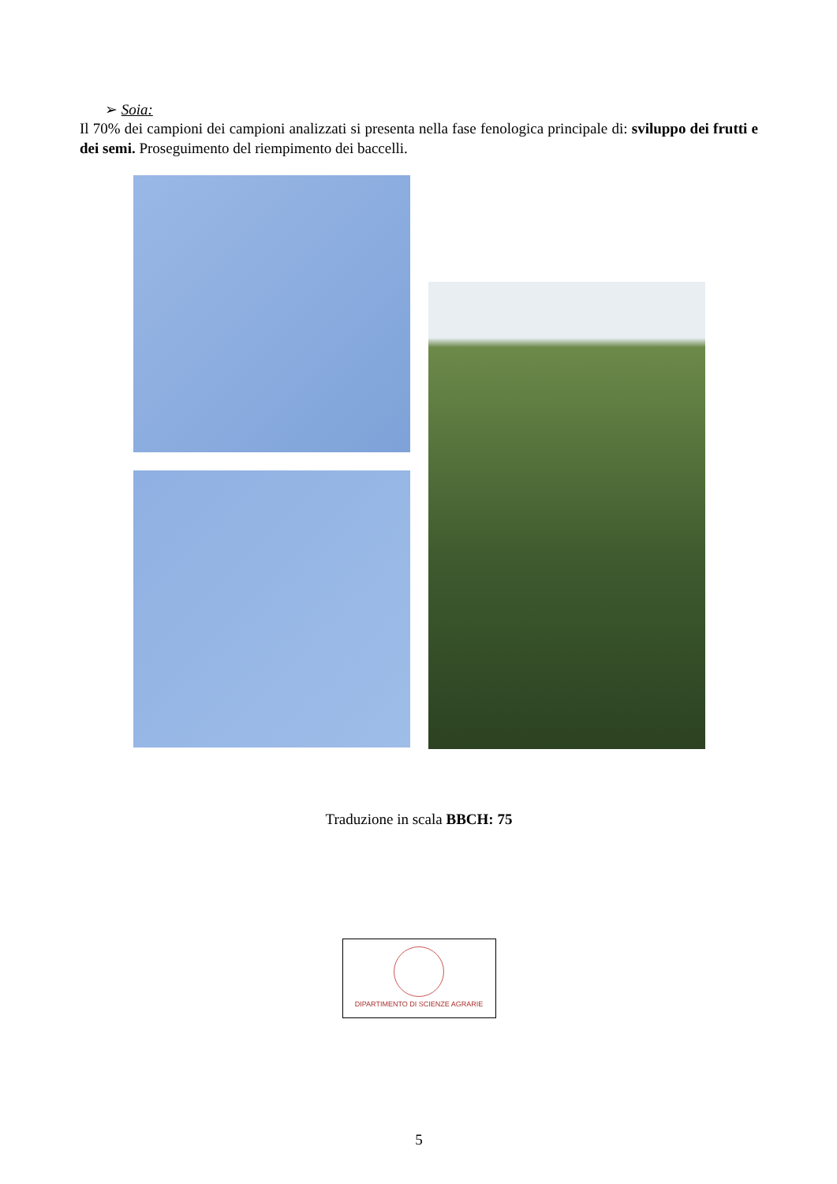➢ Soia:
Il 70% dei campioni dei campioni analizzati si presenta nella fase fenologica principale di: sviluppo dei frutti e dei semi. Proseguimento del riempimento dei baccelli.
Traduzione in scala BBCH: 75
DIPARTIMENTO DI SCIENZE AGRARIE
5